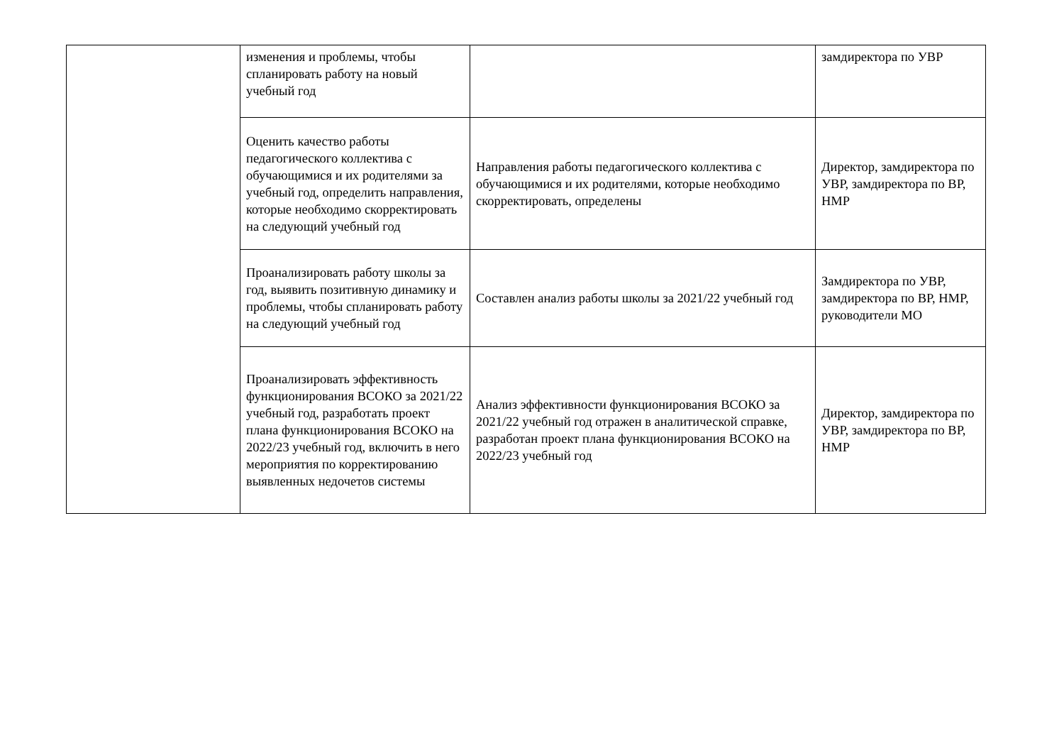| | изменения и проблемы, чтобы спланировать работу на новый учебный год | | замдиректора по УВР |
| | Оценить качество работы педагогического коллектива с обучающимися и их родителями за учебный год, определить направления, которые необходимо скорректировать на следующий учебный год | Направления работы педагогического коллектива с обучающимися и их родителями, которые необходимо скорректировать, определены | Директор, замдиректора по УВР, замдиректора по ВР, НМР |
| | Проанализировать работу школы за год, выявить позитивную динамику и проблемы, чтобы спланировать работу на следующий учебный год | Составлен анализ работы школы за 2021/22 учебный год | Замдиректора по УВР, замдиректора по ВР, НМР, руководители МО |
| | Проанализировать эффективность функционирования ВСОКО за 2021/22 учебный год, разработать проект плана функционирования ВСОКО на 2022/23 учебный год, включить в него мероприятия по корректированию выявленных недочетов системы | Анализ эффективности функционирования ВСОКО за 2021/22 учебный год отражен в аналитической справке, разработан проект плана функционирования ВСОКО на 2022/23 учебный год | Директор, замдиректора по УВР, замдиректора по ВР, НМР |